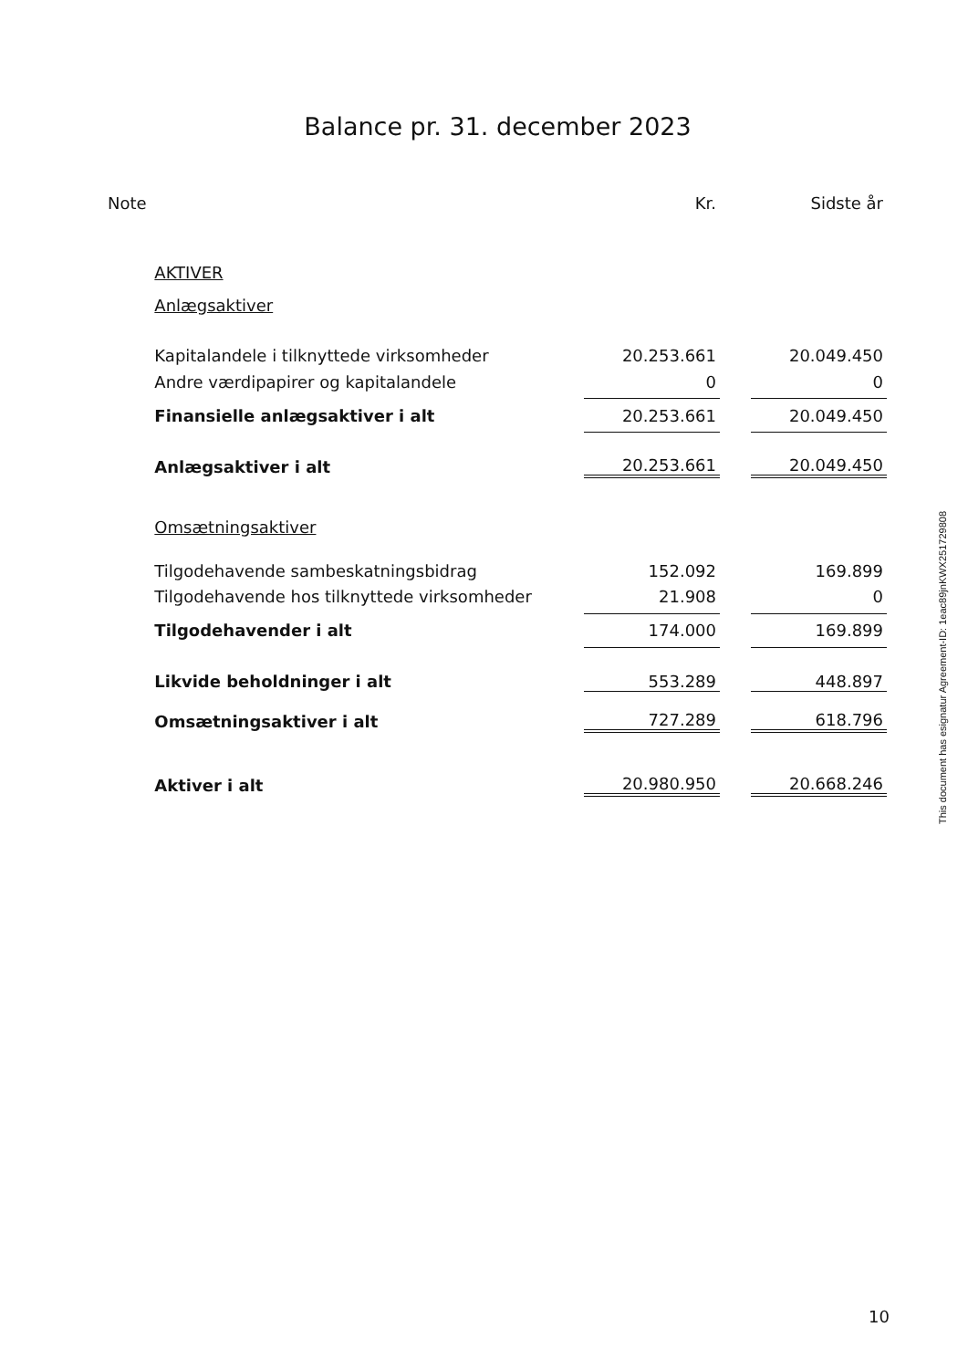Balance pr. 31. december 2023
| Note | | Kr. | | Sidste år |
| --- | --- | --- | --- | --- |
| | AKTIVER | | | |
| | Anlægsaktiver | | | |
| | Kapitalandele i tilknyttede virksomheder | 20.253.661 | | 20.049.450 |
| | Andre værdipapirer og kapitalandele | 0 | | 0 |
| | Finansielle anlægsaktiver i alt | 20.253.661 | | 20.049.450 |
| | Anlægsaktiver i alt | 20.253.661 | | 20.049.450 |
| | Omsætningsaktiver | | | |
| | Tilgodehavende sambeskatningsbidrag | 152.092 | | 169.899 |
| | Tilgodehavende hos tilknyttede virksomheder | 21.908 | | 0 |
| | Tilgodehavender i alt | 174.000 | | 169.899 |
| | Likvide beholdninger i alt | 553.289 | | 448.897 |
| | Omsætningsaktiver i alt | 727.289 | | 618.796 |
| | Aktiver i alt | 20.980.950 | | 20.668.246 |
This document has esignatur Agreement-ID: 1eac89jnKWX251729808
10